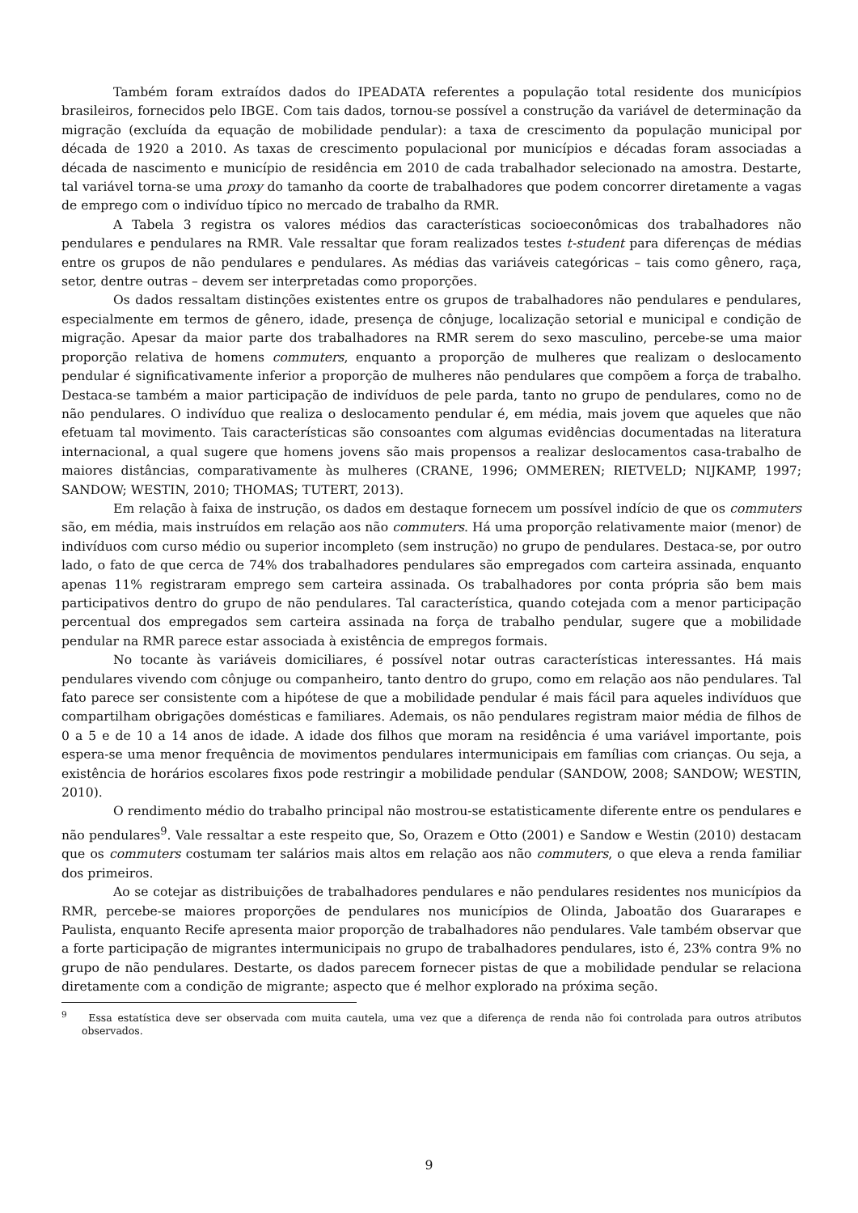Também foram extraídos dados do IPEADATA referentes a população total residente dos municípios brasileiros, fornecidos pelo IBGE. Com tais dados, tornou-se possível a construção da variável de determinação da migração (excluída da equação de mobilidade pendular): a taxa de crescimento da população municipal por década de 1920 a 2010. As taxas de crescimento populacional por municípios e décadas foram associadas a década de nascimento e município de residência em 2010 de cada trabalhador selecionado na amostra. Destarte, tal variável torna-se uma proxy do tamanho da coorte de trabalhadores que podem concorrer diretamente a vagas de emprego com o indivíduo típico no mercado de trabalho da RMR.
A Tabela 3 registra os valores médios das características socioeconômicas dos trabalhadores não pendulares e pendulares na RMR. Vale ressaltar que foram realizados testes t-student para diferenças de médias entre os grupos de não pendulares e pendulares. As médias das variáveis categóricas – tais como gênero, raça, setor, dentre outras – devem ser interpretadas como proporções.
Os dados ressaltam distinções existentes entre os grupos de trabalhadores não pendulares e pendulares, especialmente em termos de gênero, idade, presença de cônjuge, localização setorial e municipal e condição de migração. Apesar da maior parte dos trabalhadores na RMR serem do sexo masculino, percebe-se uma maior proporção relativa de homens commuters, enquanto a proporção de mulheres que realizam o deslocamento pendular é significativamente inferior a proporção de mulheres não pendulares que compõem a força de trabalho. Destaca-se também a maior participação de indivíduos de pele parda, tanto no grupo de pendulares, como no de não pendulares. O indivíduo que realiza o deslocamento pendular é, em média, mais jovem que aqueles que não efetuam tal movimento. Tais características são consoantes com algumas evidências documentadas na literatura internacional, a qual sugere que homens jovens são mais propensos a realizar deslocamentos casa-trabalho de maiores distâncias, comparativamente às mulheres (CRANE, 1996; OMMEREN; RIETVELD; NIJKAMP, 1997; SANDOW; WESTIN, 2010; THOMAS; TUTERT, 2013).
Em relação à faixa de instrução, os dados em destaque fornecem um possível indício de que os commuters são, em média, mais instruídos em relação aos não commuters. Há uma proporção relativamente maior (menor) de indivíduos com curso médio ou superior incompleto (sem instrução) no grupo de pendulares. Destaca-se, por outro lado, o fato de que cerca de 74% dos trabalhadores pendulares são empregados com carteira assinada, enquanto apenas 11% registraram emprego sem carteira assinada. Os trabalhadores por conta própria são bem mais participativos dentro do grupo de não pendulares. Tal característica, quando cotejada com a menor participação percentual dos empregados sem carteira assinada na força de trabalho pendular, sugere que a mobilidade pendular na RMR parece estar associada à existência de empregos formais.
No tocante às variáveis domiciliares, é possível notar outras características interessantes. Há mais pendulares vivendo com cônjuge ou companheiro, tanto dentro do grupo, como em relação aos não pendulares. Tal fato parece ser consistente com a hipótese de que a mobilidade pendular é mais fácil para aqueles indivíduos que compartilham obrigações domésticas e familiares. Ademais, os não pendulares registram maior média de filhos de 0 a 5 e de 10 a 14 anos de idade. A idade dos filhos que moram na residência é uma variável importante, pois espera-se uma menor frequência de movimentos pendulares intermunicipais em famílias com crianças. Ou seja, a existência de horários escolares fixos pode restringir a mobilidade pendular (SANDOW, 2008; SANDOW; WESTIN, 2010).
O rendimento médio do trabalho principal não mostrou-se estatisticamente diferente entre os pendulares e não pendulares<sup>9</sup>. Vale ressaltar a este respeito que, So, Orazem e Otto (2001) e Sandow e Westin (2010) destacam que os commuters costumam ter salários mais altos em relação aos não commuters, o que eleva a renda familiar dos primeiros.
Ao se cotejar as distribuições de trabalhadores pendulares e não pendulares residentes nos municípios da RMR, percebe-se maiores proporções de pendulares nos municípios de Olinda, Jaboatão dos Guararapes e Paulista, enquanto Recife apresenta maior proporção de trabalhadores não pendulares. Vale também observar que a forte participação de migrantes intermunicipais no grupo de trabalhadores pendulares, isto é, 23% contra 9% no grupo de não pendulares. Destarte, os dados parecem fornecer pistas de que a mobilidade pendular se relaciona diretamente com a condição de migrante; aspecto que é melhor explorado na próxima seção.
<sup>9</sup> Essa estatística deve ser observada com muita cautela, uma vez que a diferença de renda não foi controlada para outros atributos observados.
9